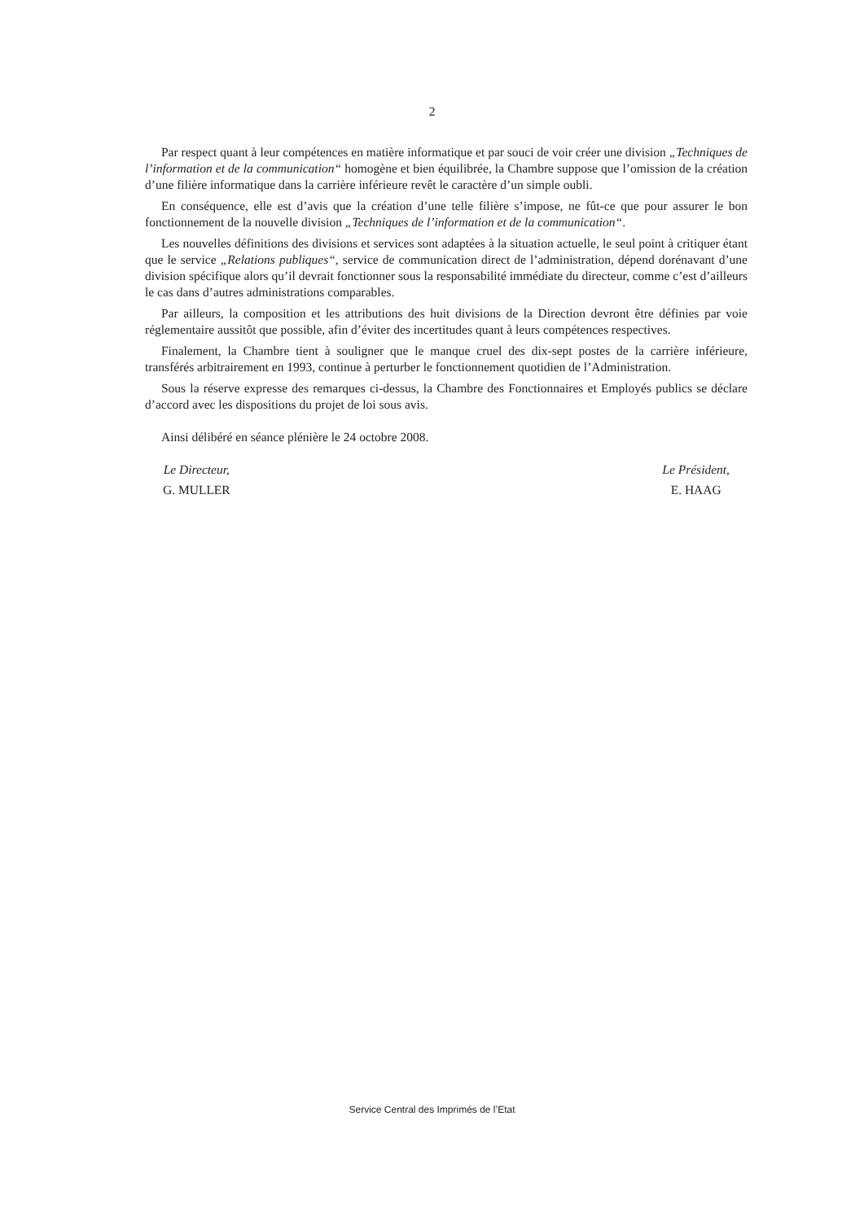2
Par respect quant à leur compétences en matière informatique et par souci de voir créer une division „Techniques de l’information et de la communication“ homogène et bien équilibrée, la Chambre suppose que l’omission de la création d’une filière informatique dans la carrière inférieure revêt le caractère d’un simple oubli.
En conséquence, elle est d’avis que la création d’une telle filière s’impose, ne fût-ce que pour assurer le bon fonctionnement de la nouvelle division „Techniques de l’information et de la communication“.
Les nouvelles définitions des divisions et services sont adaptées à la situation actuelle, le seul point à critiquer étant que le service „Relations publiques“, service de communication direct de l’administration, dépend dorénavant d’une division spécifique alors qu’il devrait fonctionner sous la responsabilité immédiate du directeur, comme c’est d’ailleurs le cas dans d’autres administrations comparables.
Par ailleurs, la composition et les attributions des huit divisions de la Direction devront être définies par voie réglementaire aussitôt que possible, afin d’éviter des incertitudes quant à leurs compétences respectives.
Finalement, la Chambre tient à souligner que le manque cruel des dix-sept postes de la carrière inférieure, transférés arbitrairement en 1993, continue à perturber le fonctionnement quotidien de l’Administration.
Sous la réserve expresse des remarques ci-dessus, la Chambre des Fonctionnaires et Employés publics se déclare d’accord avec les dispositions du projet de loi sous avis.
Ainsi délibéré en séance plénière le 24 octobre 2008.
Le Directeur,
G. MULLER
Le Président,
E. HAAG
Service Central des Imprimés de l’Etat